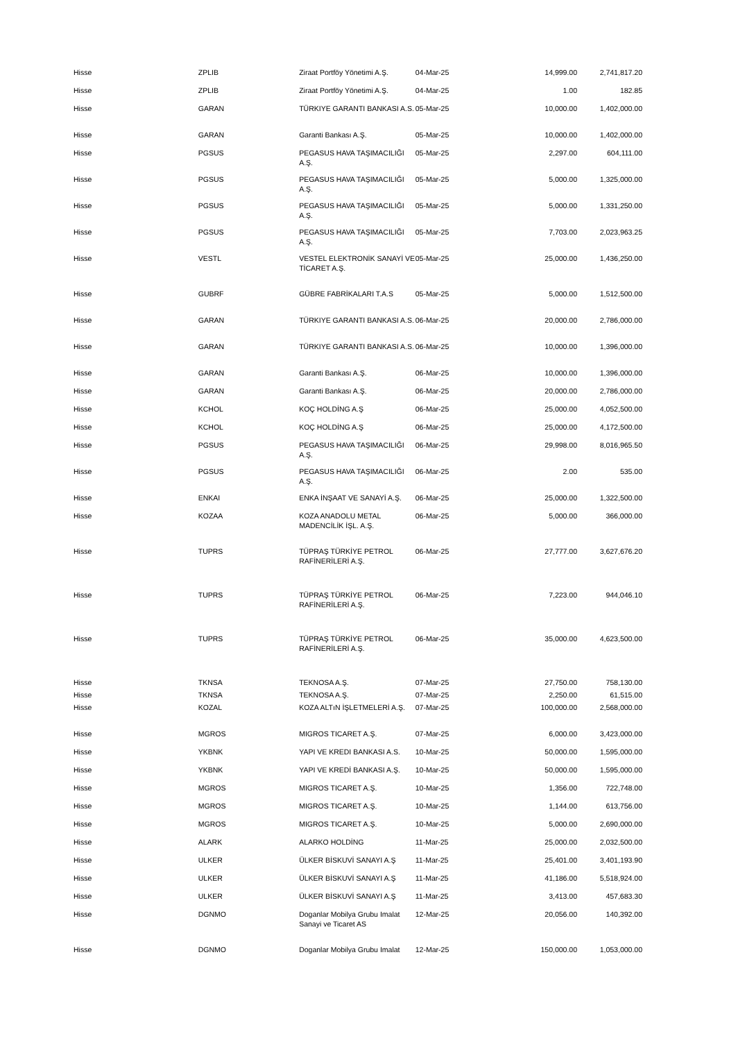| Hisse | ZPLIB | Ziraat Portföy Yönetimi A.Ş. | 04-Mar-25 | 14,999.00 | 2,741,817.20 |
| Hisse | ZPLIB | Ziraat Portföy Yönetimi A.Ş. | 04-Mar-25 | 1.00 | 182.85 |
| Hisse | GARAN | TÜRKIYE GARANTI BANKASI A.S. | 05-Mar-25 | 10,000.00 | 1,402,000.00 |
| Hisse | GARAN | Garanti Bankası A.Ş. | 05-Mar-25 | 10,000.00 | 1,402,000.00 |
| Hisse | PGSUS | PEGASUS HAVA TAŞIMACILIĞI A.Ş. | 05-Mar-25 | 2,297.00 | 604,111.00 |
| Hisse | PGSUS | PEGASUS HAVA TAŞIMACILIĞI A.Ş. | 05-Mar-25 | 5,000.00 | 1,325,000.00 |
| Hisse | PGSUS | PEGASUS HAVA TAŞIMACILIĞI A.Ş. | 05-Mar-25 | 5,000.00 | 1,331,250.00 |
| Hisse | PGSUS | PEGASUS HAVA TAŞIMACILIĞI A.Ş. | 05-Mar-25 | 7,703.00 | 2,023,963.25 |
| Hisse | VESTL | VESTEL ELEKTRONİK SANAYİ VE TİCARET A.Ş. | 05-Mar-25 | 25,000.00 | 1,436,250.00 |
| Hisse | GUBRF | GÜBRE FABRİKALARI T.A.S | 05-Mar-25 | 5,000.00 | 1,512,500.00 |
| Hisse | GARAN | TÜRKIYE GARANTI BANKASI A.S. | 06-Mar-25 | 20,000.00 | 2,786,000.00 |
| Hisse | GARAN | TÜRKIYE GARANTI BANKASI A.S. | 06-Mar-25 | 10,000.00 | 1,396,000.00 |
| Hisse | GARAN | Garanti Bankası A.Ş. | 06-Mar-25 | 10,000.00 | 1,396,000.00 |
| Hisse | GARAN | Garanti Bankası A.Ş. | 06-Mar-25 | 20,000.00 | 2,786,000.00 |
| Hisse | KCHOL | KOÇ HOLDİNG A.Ş | 06-Mar-25 | 25,000.00 | 4,052,500.00 |
| Hisse | KCHOL | KOÇ HOLDİNG A.Ş | 06-Mar-25 | 25,000.00 | 4,172,500.00 |
| Hisse | PGSUS | PEGASUS HAVA TAŞIMACILIĞI A.Ş. | 06-Mar-25 | 29,998.00 | 8,016,965.50 |
| Hisse | PGSUS | PEGASUS HAVA TAŞIMACILIĞI A.Ş. | 06-Mar-25 | 2.00 | 535.00 |
| Hisse | ENKAI | ENKA İNŞAAT VE SANAYİ A.Ş. | 06-Mar-25 | 25,000.00 | 1,322,500.00 |
| Hisse | KOZAA | KOZA ANADOLU METAL MADENCİLİK İŞL. A.Ş. | 06-Mar-25 | 5,000.00 | 366,000.00 |
| Hisse | TUPRS | TÜPRAŞ TÜRKİYE PETROL RAFİNERİLERİ A.Ş. | 06-Mar-25 | 27,777.00 | 3,627,676.20 |
| Hisse | TUPRS | TÜPRAŞ TÜRKİYE PETROL RAFİNERİLERİ A.Ş. | 06-Mar-25 | 7,223.00 | 944,046.10 |
| Hisse | TUPRS | TÜPRAŞ TÜRKİYE PETROL RAFİNERİLERİ A.Ş. | 06-Mar-25 | 35,000.00 | 4,623,500.00 |
| Hisse | TKNSA | TEKNOSA A.Ş. | 07-Mar-25 | 27,750.00 | 758,130.00 |
| Hisse | TKNSA | TEKNOSA A.Ş. | 07-Mar-25 | 2,250.00 | 61,515.00 |
| Hisse | KOZAL | KOZA ALTıN İŞLETMELERİ A.Ş. | 07-Mar-25 | 100,000.00 | 2,568,000.00 |
| Hisse | MGROS | MIGROS TICARET A.Ş. | 07-Mar-25 | 6,000.00 | 3,423,000.00 |
| Hisse | YKBNK | YAPI VE KREDI BANKASI A.S. | 10-Mar-25 | 50,000.00 | 1,595,000.00 |
| Hisse | YKBNK | YAPI VE KREDİ BANKASI A.Ş. | 10-Mar-25 | 50,000.00 | 1,595,000.00 |
| Hisse | MGROS | MIGROS TICARET A.Ş. | 10-Mar-25 | 1,356.00 | 722,748.00 |
| Hisse | MGROS | MIGROS TICARET A.Ş. | 10-Mar-25 | 1,144.00 | 613,756.00 |
| Hisse | MGROS | MIGROS TICARET A.Ş. | 10-Mar-25 | 5,000.00 | 2,690,000.00 |
| Hisse | ALARK | ALARKO HOLDİNG | 11-Mar-25 | 25,000.00 | 2,032,500.00 |
| Hisse | ULKER | ÜLKER BİSKUVİ SANAYI A.Ş | 11-Mar-25 | 25,401.00 | 3,401,193.90 |
| Hisse | ULKER | ÜLKER BİSKUVİ SANAYI A.Ş | 11-Mar-25 | 41,186.00 | 5,518,924.00 |
| Hisse | ULKER | ÜLKER BİSKUVİ SANAYI A.Ş | 11-Mar-25 | 3,413.00 | 457,683.30 |
| Hisse | DGNMO | Doganlar Mobilya Grubu Imalat Sanayi ve Ticaret AS | 12-Mar-25 | 20,056.00 | 140,392.00 |
| Hisse | DGNMO | Doganlar Mobilya Grubu Imalat | 12-Mar-25 | 150,000.00 | 1,053,000.00 |